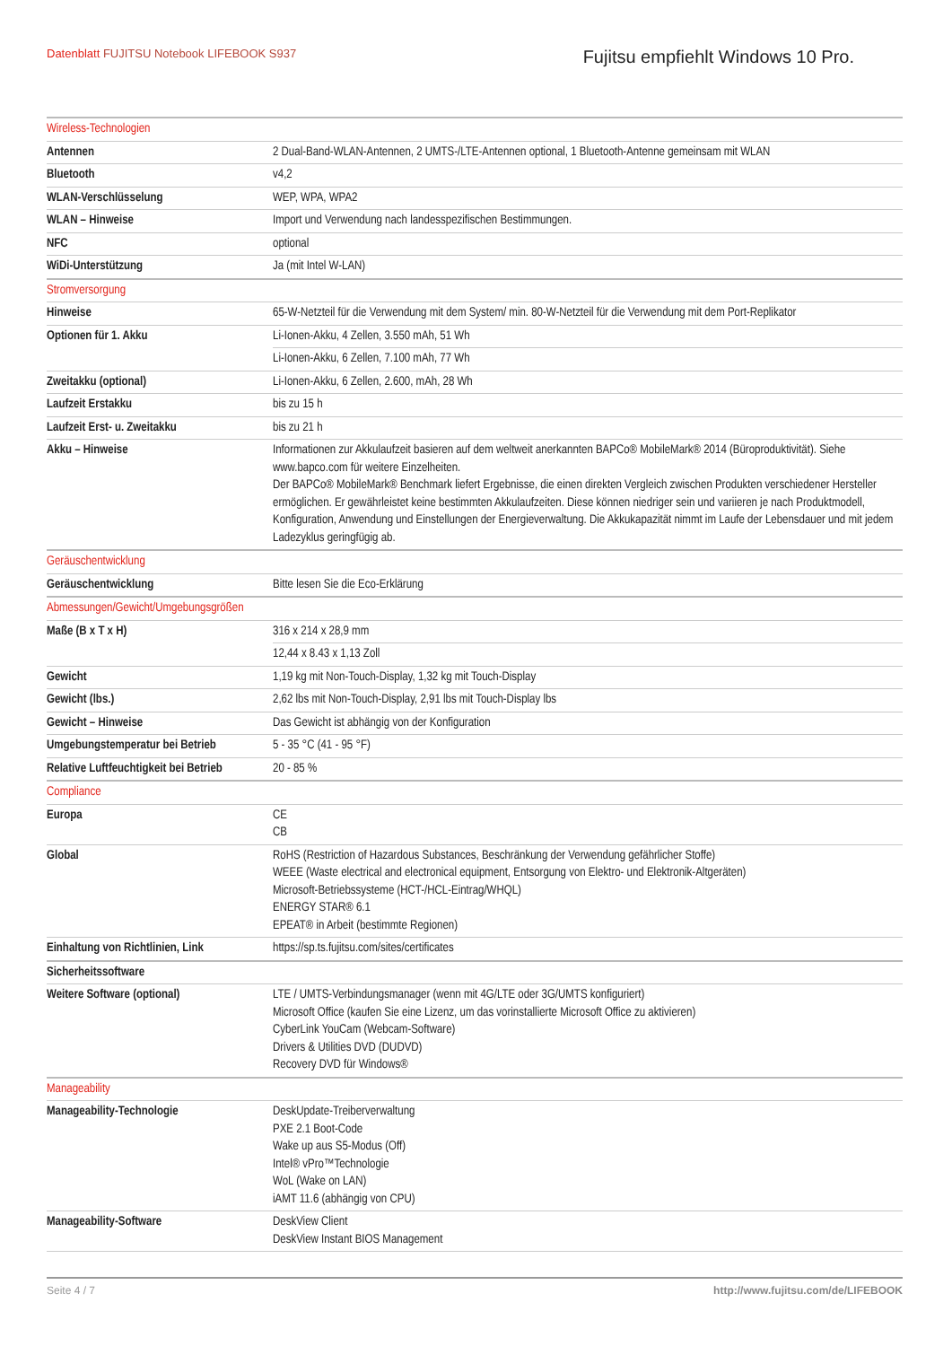Datenblatt FUJITSU Notebook LIFEBOOK S937
Fujitsu empfiehlt Windows 10 Pro.
| Wireless-Technologien | |
| --- | --- |
| Antennen | 2 Dual-Band-WLAN-Antennen, 2 UMTS-/LTE-Antennen optional, 1 Bluetooth-Antenne gemeinsam mit WLAN |
| Bluetooth | v4,2 |
| WLAN-Verschlüsselung | WEP, WPA, WPA2 |
| WLAN – Hinweise | Import und Verwendung nach landesspezifischen Bestimmungen. |
| NFC | optional |
| WiDi-Unterstützung | Ja (mit Intel W-LAN) |
| Stromversorgung | |
| Hinweise | 65-W-Netzteil für die Verwendung mit dem System/ min. 80-W-Netzteil für die Verwendung mit dem Port-Replikator |
| Optionen für 1. Akku | Li-Ionen-Akku, 4 Zellen, 3.550 mAh, 51 Wh |
| | Li-Ionen-Akku, 6 Zellen, 7.100 mAh, 77 Wh |
| Zweitakku (optional) | Li-Ionen-Akku, 6 Zellen, 2.600, mAh, 28 Wh |
| Laufzeit Erstakku | bis zu 15 h |
| Laufzeit Erst- u. Zweitakku | bis zu 21 h |
| Akku – Hinweise | Informationen zur Akkulaufzeit basieren auf dem weltweit anerkannten BAPCo® MobileMark® 2014 (Büroproduktivität). Siehe www.bapco.com für weitere Einzelheiten. Der BAPCo® MobileMark® Benchmark liefert Ergebnisse, die einen direkten Vergleich zwischen Produkten verschiedener Hersteller ermöglichen. Er gewährleistet keine bestimmten Akkulaufzeiten. Diese können niedriger sein und variieren je nach Produktmodell, Konfiguration, Anwendung und Einstellungen der Energieverwaltung. Die Akkukapazität nimmt im Laufe der Lebensdauer und mit jedem Ladezyklus geringfügig ab. |
| Geräuschentwicklung | |
| Geräuschentwicklung | Bitte lesen Sie die Eco-Erklärung |
| Abmessungen/Gewicht/Umgebungsgrößen | |
| Maße (B x T x H) | 316 x 214 x 28,9 mm |
| | 12,44 x 8.43 x 1,13 Zoll |
| Gewicht | 1,19 kg mit Non-Touch-Display, 1,32 kg mit Touch-Display |
| Gewicht (lbs.) | 2,62 lbs mit Non-Touch-Display, 2,91 lbs mit Touch-Display lbs |
| Gewicht – Hinweise | Das Gewicht ist abhängig von der Konfiguration |
| Umgebungstemperatur bei Betrieb | 5 - 35 °C (41 - 95 °F) |
| Relative Luftfeuchtigkeit bei Betrieb | 20 - 85 % |
| Compliance | |
| Europa | CE CB |
| Global | RoHS (Restriction of Hazardous Substances, Beschränkung der Verwendung gefährlicher Stoffe) WEEE (Waste electrical and electronical equipment, Entsorgung von Elektro- und Elektronik-Altgeräten) Microsoft-Betriebssysteme (HCT-/HCL-Eintrag/WHQL) ENERGY STAR® 6.1 EPEAT® in Arbeit (bestimmte Regionen) |
| Einhaltung von Richtlinien, Link | https://sp.ts.fujitsu.com/sites/certificates |
| Sicherheitssoftware | |
| Weitere Software (optional) | LTE / UMTS-Verbindungsmanager (wenn mit 4G/LTE oder 3G/UMTS konfiguriert) Microsoft Office (kaufen Sie eine Lizenz, um das vorinstallierte Microsoft Office zu aktivieren) CyberLink YouCam (Webcam-Software) Drivers & Utilities DVD (DUDVD) Recovery DVD für Windows® |
| Manageability | |
| Manageability-Technologie | DeskUpdate-Treiberverwaltung PXE 2.1 Boot-Code Wake up aus S5-Modus (Off) Intel® vPro™Technologie WoL (Wake on LAN) iAMT 11.6 (abhängig von CPU) |
| Manageability-Software | DeskView Client DeskView Instant BIOS Management |
Seite 4 / 7 http://www.fujitsu.com/de/LIFEBOOK